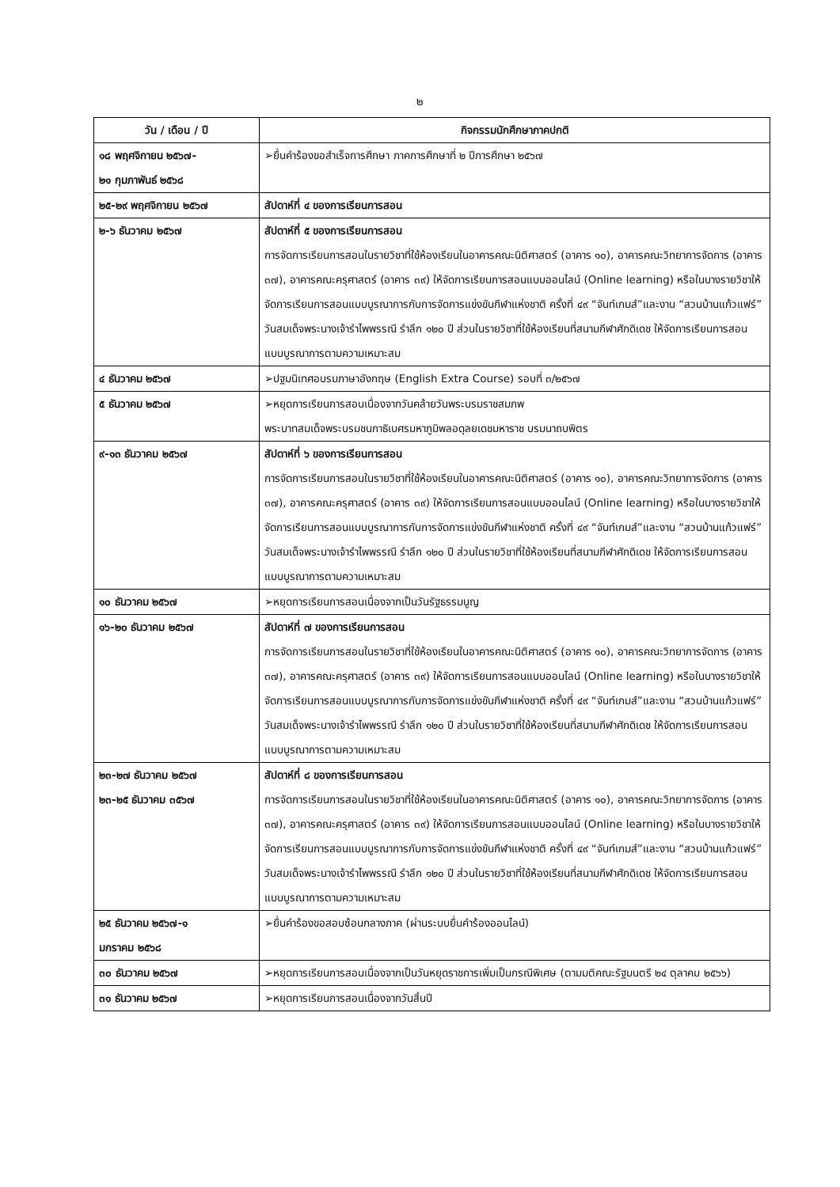๒
| วัน / เดือน / ปี | กิจกรรมนักศึกษาภาคปกติ |
| --- | --- |
| ๑๘ พฤศจิกายน ๒๕๖๗- ๒๑ กุมภาพันธ์ ๒๕๖๘ | ➢ยื่นคำร้องขอสำเร็จการศึกษา ภาคการศึกษาที่ ๒ ปีการศึกษา ๒๕๖๗ |
| ๒๕-๒๙ พฤศจิกายน ๒๕๖๗ | สัปดาห์ที่ ๔ ของการเรียนการสอน |
| ๒-๖ ธันวาคม ๒๕๖๗ | สัปดาห์ที่ ๕ ของการเรียนการสอน การจัดการเรียนการสอนในรายวิชาที่ใช้ห้องเรียนในอาคารคณะนิติศาสตร์ (อาคาร ๑๐), อาคารคณะวิทยาการจัดการ (อาคาร ๓๗), อาคารคณะครุศาสตร์ (อาคาร ๓๙) ให้จัดการเรียนการสอนแบบออนไลน์ (Online learning) หรือในบางรายวิชาให้จัดการเรียนการสอนแบบบูรณาการกับการจัดการแข่งขันกีฬาแห่งชาติ ครั้งที่ ๔๙ “จันท์เกมส์”และงาน “สวนบ้านแก้วแฟร์” วันสมเด็จพระนางเจ้ารำไพพรรณี รำลึก ๑๒๐ ปี ส่วนในรายวิชาที่ใช้ห้องเรียนที่สนามกีฬาศักดิเดช ให้จัดการเรียนการสอนแบบบูรณาการตามความเหมาะสม |
| ๔ ธันวาคม ๒๕๖๗ | ➢ปฐมนิเทศอบรมภาษาอังกฤษ (English Extra Course) รอบที่ ๓/๒๕๖๗ |
| ๕ ธันวาคม ๒๕๖๗ | ➢หยุดการเรียนการสอนเนื่องจากวันคล้ายวันพระบรมราชสมภพ พระบาทสมเด็จพระบรมชนกาธิเบศรมหาภูมิพลอดุลยเดชมหาราช บรมนาถบพิตร |
| ๙-๑๓ ธันวาคม ๒๕๖๗ | สัปดาห์ที่ ๖ ของการเรียนการสอน การจัดการเรียนการสอนในรายวิชาที่ใช้ห้องเรียนในอาคารคณะนิติศาสตร์ (อาคาร ๑๐), อาคารคณะวิทยาการจัดการ (อาคาร ๓๗), อาคารคณะครุศาสตร์ (อาคาร ๓๙) ให้จัดการเรียนการสอนแบบออนไลน์ (Online learning) หรือในบางรายวิชาให้จัดการเรียนการสอนแบบบูรณาการกับการจัดการแข่งขันกีฬาแห่งชาติ ครั้งที่ ๔๙ “จันท์เกมส์”และงาน “สวนบ้านแก้วแฟร์” วันสมเด็จพระนางเจ้ารำไพพรรณี รำลึก ๑๒๐ ปี ส่วนในรายวิชาที่ใช้ห้องเรียนที่สนามกีฬาศักดิเดช ให้จัดการเรียนการสอนแบบบูรณาการตามความเหมาะสม |
| ๑๐ ธันวาคม ๒๕๖๗ | ➢หยุดการเรียนการสอนเนื่องจากเป็นวันรัฐธรรมนูญ |
| ๑๖-๒๐ ธันวาคม ๒๕๖๗ | สัปดาห์ที่ ๗ ของการเรียนการสอน การจัดการเรียนการสอนในรายวิชาที่ใช้ห้องเรียนในอาคารคณะนิติศาสตร์ (อาคาร ๑๐), อาคารคณะวิทยาการจัดการ (อาคาร ๓๗), อาคารคณะครุศาสตร์ (อาคาร ๓๙) ให้จัดการเรียนการสอนแบบออนไลน์ (Online learning) หรือในบางรายวิชาให้จัดการเรียนการสอนแบบบูรณาการกับการจัดการแข่งขันกีฬาแห่งชาติ ครั้งที่ ๔๙ “จันท์เกมส์”และงาน “สวนบ้านแก้วแฟร์” วันสมเด็จพระนางเจ้ารำไพพรรณี รำลึก ๑๒๐ ปี ส่วนในรายวิชาที่ใช้ห้องเรียนที่สนามกีฬาศักดิเดช ให้จัดการเรียนการสอนแบบบูรณาการตามความเหมาะสม |
| ๒๓-๒๗ ธันวาคม ๒๕๖๗ ๒๓-๒๕ ธันวาคม ๓๕๖๗ | สัปดาห์ที่ ๘ ของการเรียนการสอน การจัดการเรียนการสอนในรายวิชาที่ใช้ห้องเรียนในอาคารคณะนิติศาสตร์ (อาคาร ๑๐), อาคารคณะวิทยาการจัดการ (อาคาร ๓๗), อาคารคณะครุศาสตร์ (อาคาร ๓๙) ให้จัดการเรียนการสอนแบบออนไลน์ (Online learning) หรือในบางรายวิชาให้จัดการเรียนการสอนแบบบูรณาการกับการจัดการแข่งขันกีฬาแห่งชาติ ครั้งที่ ๔๙ “จันท์เกมส์”และงาน “สวนบ้านแก้วแฟร์” วันสมเด็จพระนางเจ้ารำไพพรรณี รำลึก ๑๒๐ ปี ส่วนในรายวิชาที่ใช้ห้องเรียนที่สนามกีฬาศักดิเดช ให้จัดการเรียนการสอนแบบบูรณาการตามความเหมาะสม |
| ๒๕ ธันวาคม ๒๕๖๗-๑ มกราคม ๒๕๖๘ | ➢ยื่นคำร้องขอสอบซ้อนกลางภาค (ผ่านระบบยื่นคำร้องออนไลน์) |
| ๓๐ ธันวาคม ๒๕๖๗ | ➢หยุดการเรียนการสอนเนื่องจากเป็นวันหยุดราชการเพิ่มเป็นกรณีพิเศษ (ตามมติคณะรัฐมนตรี ๒๔ ตุลาคม ๒๕๖๖) |
| ๓๑ ธันวาคม ๒๕๖๗ | ➢หยุดการเรียนการสอนเนื่องจากวันสิ้นปี |